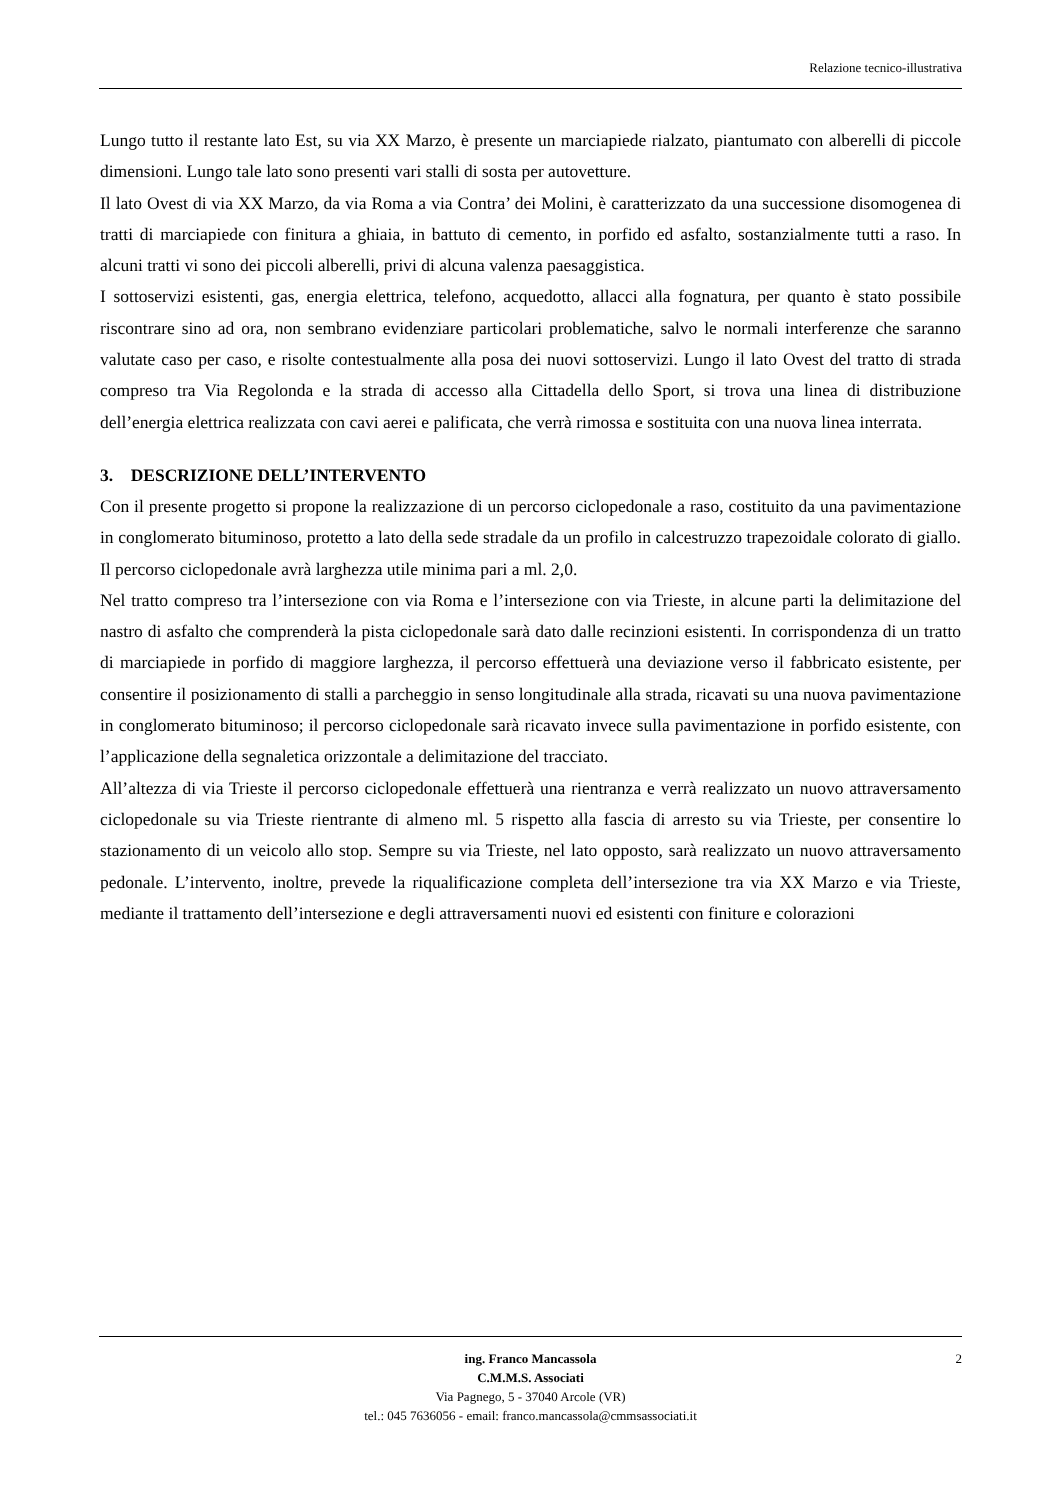Relazione tecnico-illustrativa
Lungo tutto il restante lato Est, su via XX Marzo, è presente un marciapiede rialzato, piantumato con alberelli di piccole dimensioni. Lungo tale lato sono presenti vari stalli di sosta per autovetture.
Il lato Ovest di via XX Marzo, da via Roma a via Contra’ dei Molini, è caratterizzato da una successione disomogenea di tratti di marciapiede con finitura a ghiaia, in battuto di cemento, in porfido ed asfalto, sostanzialmente tutti a raso. In alcuni tratti vi sono dei piccoli alberelli, privi di alcuna valenza paesaggistica.
I sottoservizi esistenti, gas, energia elettrica, telefono, acquedotto, allacci alla fognatura, per quanto è stato possibile riscontrare sino ad ora, non sembrano evidenziare particolari problematiche, salvo le normali interferenze che saranno valutate caso per caso, e risolte contestualmente alla posa dei nuovi sottoservizi. Lungo il lato Ovest del tratto di strada compreso tra Via Regolonda e la strada di accesso alla Cittadella dello Sport, si trova una linea di distribuzione dell’energia elettrica realizzata con cavi aerei e palificata, che verrà rimossa e sostituita con una nuova linea interrata.
3. DESCRIZIONE DELL’INTERVENTO
Con il presente progetto si propone la realizzazione di un percorso ciclopedonale a raso, costituito da una pavimentazione in conglomerato bituminoso, protetto a lato della sede stradale da un profilo in calcestruzzo trapezoidale colorato di giallo. Il percorso ciclopedonale avrà larghezza utile minima pari a ml. 2,0.
Nel tratto compreso tra l’intersezione con via Roma e l’intersezione con via Trieste, in alcune parti la delimitazione del nastro di asfalto che comprenderà la pista ciclopedonale sarà dato dalle recinzioni esistenti. In corrispondenza di un tratto di marciapiede in porfido di maggiore larghezza, il percorso effettuerà una deviazione verso il fabbricato esistente, per consentire il posizionamento di stalli a parcheggio in senso longitudinale alla strada, ricavati su una nuova pavimentazione in conglomerato bituminoso; il percorso ciclopedonale sarà ricavato invece sulla pavimentazione in porfido esistente, con l’applicazione della segnaletica orizzontale a delimitazione del tracciato.
All’altezza di via Trieste il percorso ciclopedonale effettuerà una rientranza e verrà realizzato un nuovo attraversamento ciclopedonale su via Trieste rientrante di almeno ml. 5 rispetto alla fascia di arresto su via Trieste, per consentire lo stazionamento di un veicolo allo stop. Sempre su via Trieste, nel lato opposto, sarà realizzato un nuovo attraversamento pedonale. L’intervento, inoltre, prevede la riqualificazione completa dell’intersezione tra via XX Marzo e via Trieste, mediante il trattamento dell’intersezione e degli attraversamenti nuovi ed esistenti con finiture e colorazioni
2 ing. Franco Mancassola
C.M.M.S. Associati
Via Pagnego, 5 - 37040 Arcole (VR)
tel.: 045 7636056 - email: franco.mancassola@cmmsassociati.it